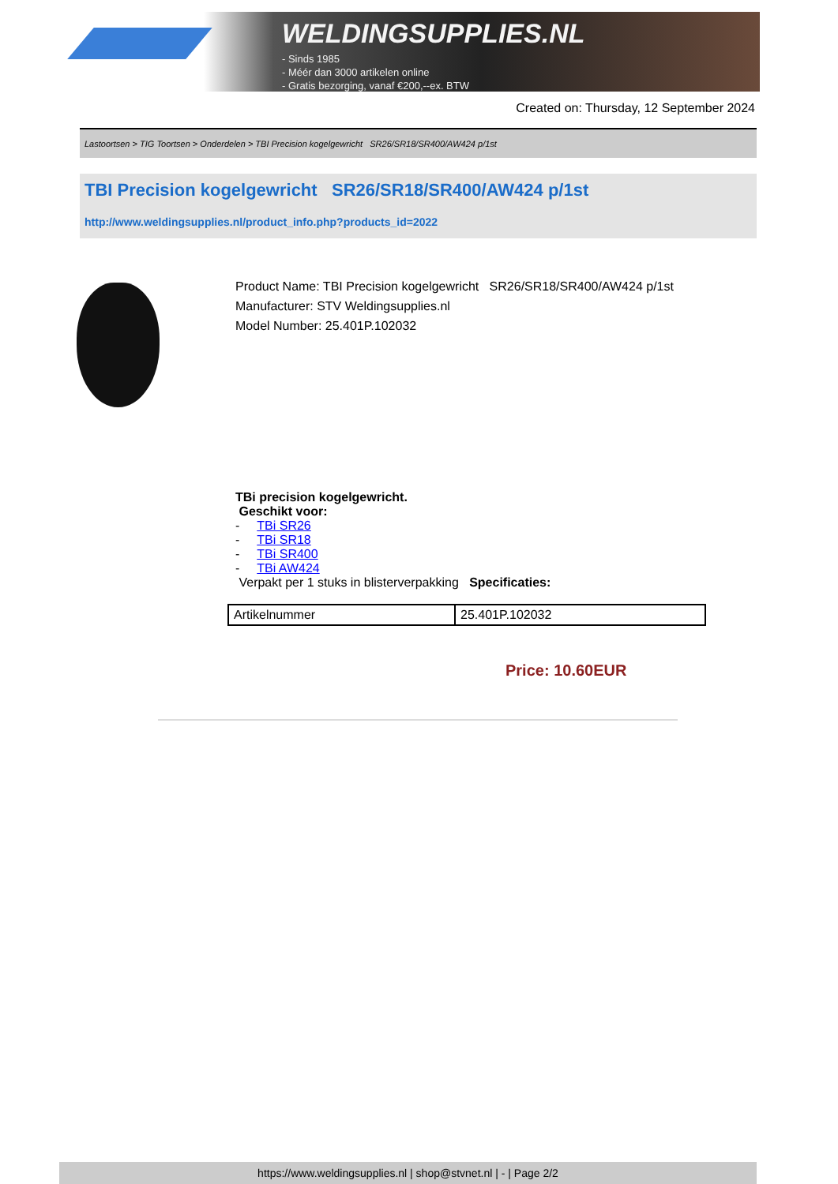WELDINGSUPPLIES.NL
- Sinds 1985
- Méér dan 3000 artikelen online
- Gratis bezorging, vanaf €200,--ex. BTW
Created on: Thursday, 12 September 2024
Lastoortsen > TIG Toortsen > Onderdelen > TBI Precision kogelgewricht SR26/SR18/SR400/AW424 p/1st
TBI Precision kogelgewricht SR26/SR18/SR400/AW424 p/1st
http://www.weldingsupplies.nl/product_info.php?products_id=2022
Product Name: TBI Precision kogelgewricht SR26/SR18/SR400/AW424 p/1st
Manufacturer: STV Weldingsupplies.nl
Model Number: 25.401P.102032
TBi precision kogelgewricht.
Geschikt voor:
- TBi SR26
- TBi SR18
- TBi SR400
- TBi AW424
Verpakt per 1 stuks in blisterverpakking Specificaties:
| Artikelnummer | 25.401P.102032 |
Price: 10.60EUR
https://www.weldingsupplies.nl | shop@stvnet.nl | - | Page 2/2